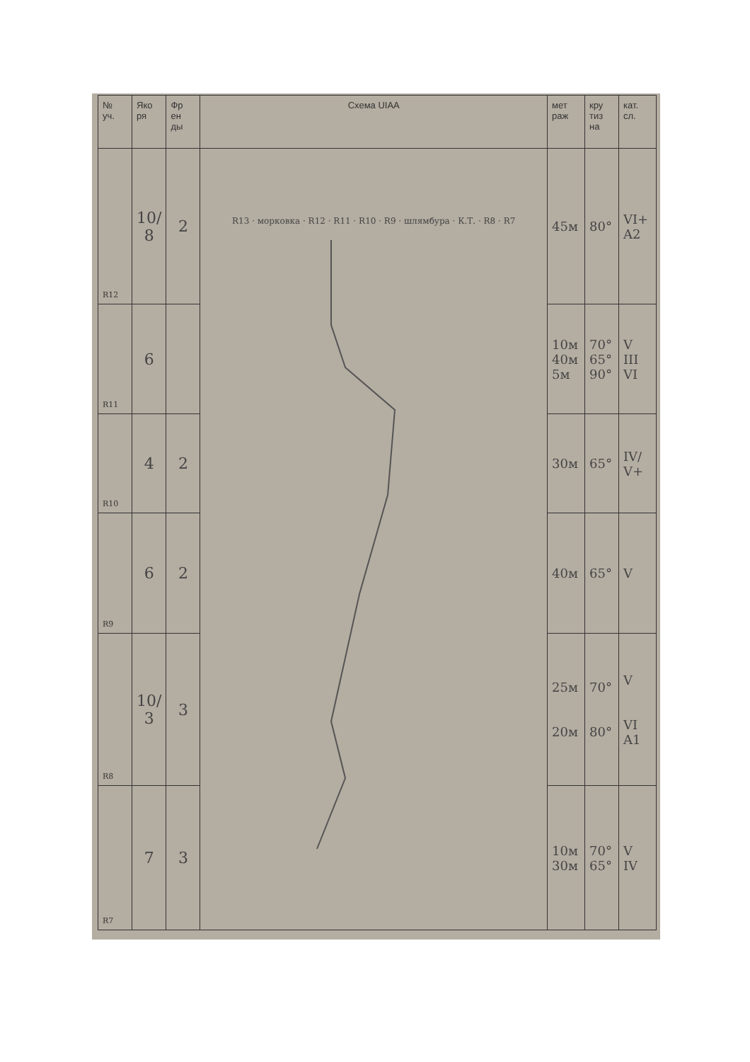| № уч. | Яко ря | Фр ен ды | Схема UIAA | мет раж | кру тиз на | кат. сл. |
| --- | --- | --- | --- | --- | --- | --- |
| R12 | 10/ 8 | 2 | R13 · морковка · R12 · R11 · R10 · R9 · шлямбура · К.Т. · R8 · R7 | 45м | 80° | VI+ A2 |
| R11 | 6 | | | 10м 40м 5м | 70° 65° 90° | V III VI |
| R10 | 4 | 2 | | 30м | 65° | IV/ V+ |
| R9 | 6 | 2 | | 40м | 65° | V |
| R8 | 10/ 3 | 3 | | 25м 20м | 70° 80° | V VI A1 |
| R7 | 7 | 3 | | 10м 30м | 70° 65° | V IV |